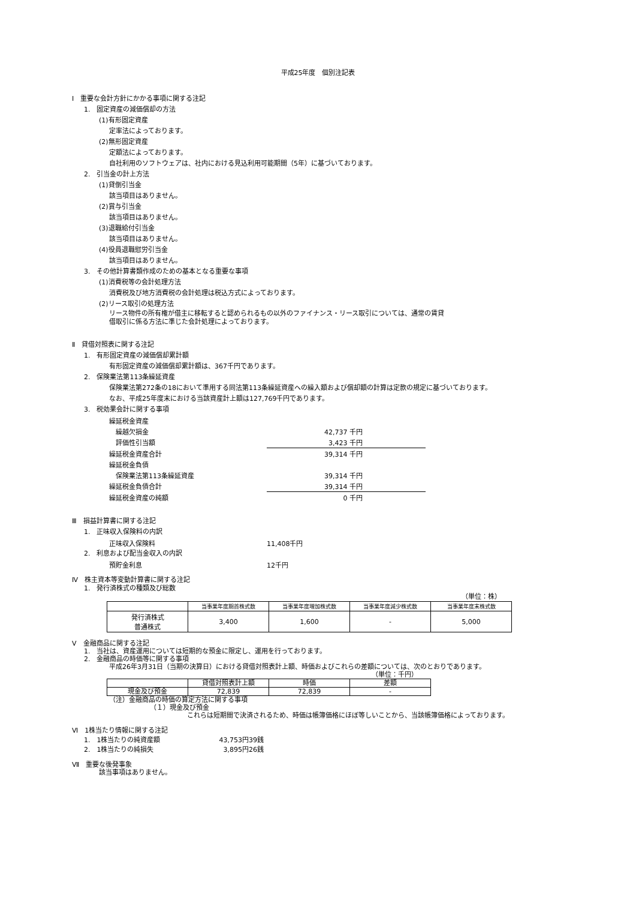平成25年度　個別注記表
Ⅰ　重要な会計方針にかかる事項に関する注記
1.　固定資産の減価償却の方法
(1)有形固定資産
定率法によっております。
(2)無形固定資産
定額法によっております。
自社利用のソフトウェアは、社内における見込利用可能期間（5年）に基づいております。
2.　引当金の計上方法
(1)貸倒引当金
該当項目はありません。
(2)賞与引当金
該当項目はありません。
(3)退職給付引当金
該当項目はありません。
(4)役員退職慰労引当金
該当項目はありません。
3.　その他計算書類作成のための基本となる重要な事項
(1)消費税等の会計処理方法
消費税及び地方消費税の会計処理は税込方式によっております。
(2)リース取引の処理方法
リース物件の所有権が借主に移転すると認められるもの以外のファイナンス・リース取引については、通常の賃貸
借取引に係る方法に準じた会計処理によっております。
Ⅱ　貸借対照表に関する注記
1.　有形固定資産の減価償却累計額
有形固定資産の減価償却累計額は、367千円であります。
2.　保険業法第113条繰延資産
保険業法第272条の18において準用する同法第113条繰延資産への繰入額および償却額の計算は定款の規定に基づいております。
なお、平成25年度末における当該資産計上額は127,769千円であります。
3.　税効果会計に関する事項
| 繰延税金資産 | | |
| 繰越欠損金 | 42,737 千円 | |
| 評価性引当額 | 3,423 千円 | |
| 繰延税金資産合計 | 39,314 千円 | |
| 繰延税金負債 | | |
| 保険業法第113条繰延資産 | 39,314 千円 | |
| 繰延税金負債合計 | 39,314 千円 | |
| 繰延税金資産の純額 | 0 千円 | |
Ⅲ　損益計算書に関する注記
1.　正味収入保険料の内訳
| 正味収入保険料 | 11,408千円 |
2.　利息および配当金収入の内訳
| 預貯金利息 | 12千円 |
Ⅳ　株主資本等変動計算書に関する注記
1.　発行済株式の種類及び総数
（単位：株）
| | 当事業年度期首株式数 | 当事業年度増加株式数 | 当事業年度減少株式数 | 当事業年度末株式数 |
| --- | --- | --- | --- | --- |
| 発行済株式 普通株式 | 3,400 | 1,600 | - | 5,000 |
Ⅴ　金融商品に関する注記
1.　当社は、資産運用については短期的な預金に限定し、運用を行っております。
2.　金融商品の時価等に関する事項
平成26年3月31日（当期の決算日）における貸借対照表計上額、時価およびこれらの差額については、次のとおりであります。
（単位：千円）
| | 貸借対照表計上額 | 時価 | 差額 |
| --- | --- | --- | --- |
| 現金及び預金 | 72,839 | 72,839 | - |
（注）金融商品の時価の算定方法に関する事項
（１）現金及び預金
これらは短期間で決済されるため、時価は帳簿価格にほぼ等しいことから、当該帳簿価格によっております。
Ⅵ　1株当たり情報に関する注記
| 1. 1株当たりの純資産額 | 43,753円39銭 |
| 2. 1株当たりの純損失 | 3,895円26銭 |
Ⅶ　重要な後発事象
該当事項はありません。